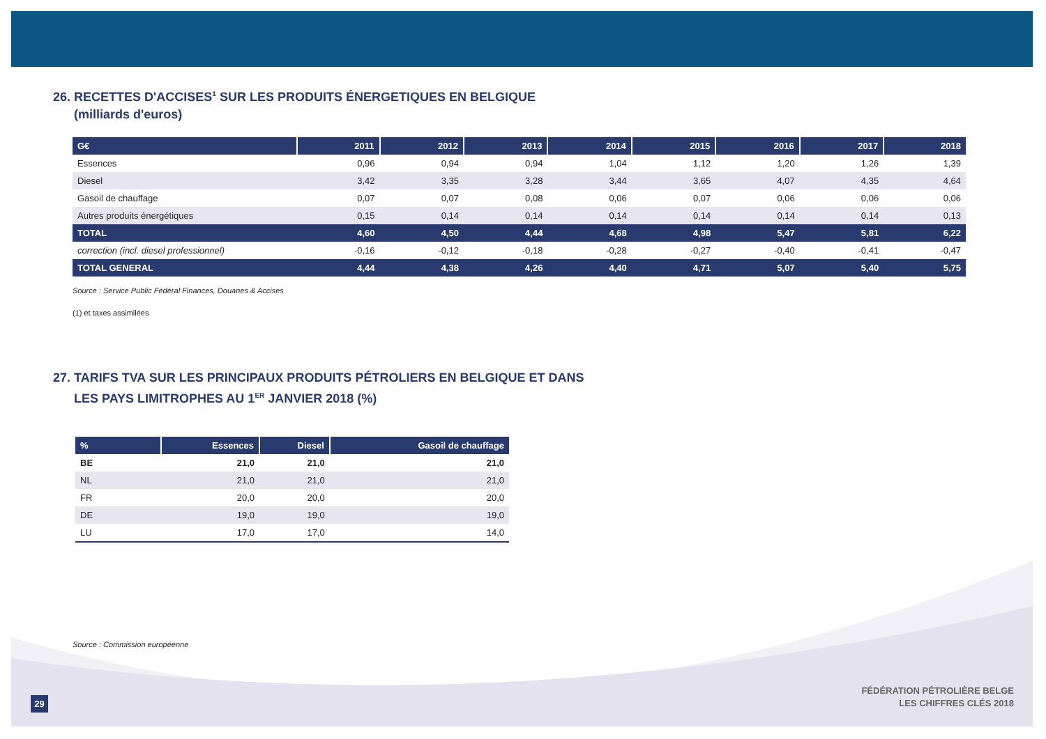26. RECETTES D'ACCISES<sup>1</sup> SUR LES PRODUITS ÉNERGETIQUES EN BELGIQUE
(milliards d'euros)
| G€ | 2011 | 2012 | 2013 | 2014 | 2015 | 2016 | 2017 | 2018 |
| --- | --- | --- | --- | --- | --- | --- | --- | --- |
| Essences | 0,96 | 0,94 | 0,94 | 1,04 | 1,12 | 1,20 | 1,26 | 1,39 |
| Diesel | 3,42 | 3,35 | 3,28 | 3,44 | 3,65 | 4,07 | 4,35 | 4,64 |
| Gasoil de chauffage | 0,07 | 0,07 | 0,08 | 0,06 | 0,07 | 0,06 | 0,06 | 0,06 |
| Autres produits énergétiques | 0,15 | 0,14 | 0,14 | 0,14 | 0,14 | 0,14 | 0,14 | 0,13 |
| TOTAL | 4,60 | 4,50 | 4,44 | 4,68 | 4,98 | 5,47 | 5,81 | 6,22 |
| correction (incl. diesel professionnel) | -0,16 | -0,12 | -0,18 | -0,28 | -0,27 | -0,40 | -0,41 | -0,47 |
| TOTAL GENERAL | 4,44 | 4,38 | 4,26 | 4,40 | 4,71 | 5,07 | 5,40 | 5,75 |
Source : Service Public Fédéral Finances, Douanes & Accises
(1) et taxes assimilées
27. TARIFS TVA SUR LES PRINCIPAUX PRODUITS PÉTROLIERS EN BELGIQUE ET DANS
LES PAYS LIMITROPHES AU 1<sup>ER</sup> JANVIER 2018 (%)
| % | Essences | Diesel | Gasoil de chauffage |
| --- | --- | --- | --- |
| BE | 21,0 | 21,0 | 21,0 |
| NL | 21,0 | 21,0 | 21,0 |
| FR | 20,0 | 20,0 | 20,0 |
| DE | 19,0 | 19,0 | 19,0 |
| LU | 17,0 | 17,0 | 14,0 |
Source : Commission européenne
29
FÉDÉRATION PÉTROLIÈRE BELGE
LES CHIFFRES CLÉS 2018